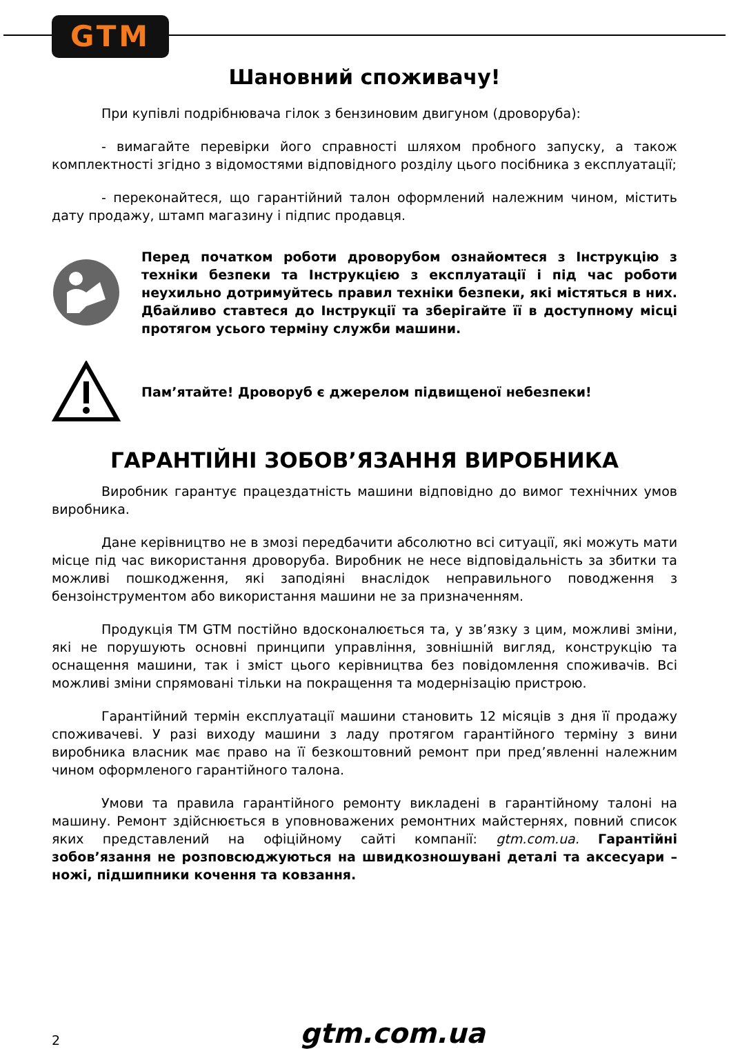GTM
Шановний споживачу!
При купівлі подрібнювача гілок з бензиновим двигуном (дроворуба):
- вимагайте перевірки його справності шляхом пробного запуску, а також комплектності згідно з відомостями відповідного розділу цього посібника з експлуатації;
- переконайтеся, що гарантійний талон оформлений належним чином, містить дату продажу, штамп магазину і підпис продавця.
Перед початком роботи дроворубом ознайомтеся з Інструкцію з техніки безпеки та Інструкцією з експлуатації і під час роботи неухильно дотримуйтесь правил техніки безпеки, які містяться в них. Дбайливо ставтеся до Інструкції та зберігайте її в доступному місці протягом усього терміну служби машини.
Пам’ятайте! Дроворуб є джерелом підвищеної небезпеки!
ГАРАНТІЙНІ ЗОБОВ’ЯЗАННЯ ВИРОБНИКА
Виробник гарантує працездатність машини відповідно до вимог технічних умов виробника.
Дане керівництво не в змозі передбачити абсолютно всі ситуації, які можуть мати місце під час використання дроворуба. Виробник не несе відповідальність за збитки та можливі пошкодження, які заподіяні внаслідок неправильного поводження з бензоінструментом або використання машини не за призначенням.
Продукція ТМ GTM постійно вдосконалюється та, у зв’язку з цим, можливі зміни, які не порушують основні принципи управління, зовнішній вигляд, конструкцію та оснащення машини, так і зміст цього керівництва без повідомлення споживачів. Всі можливі зміни спрямовані тільки на покращення та модернізацію пристрою.
Гарантійний термін експлуатації машини становить 12 місяців з дня її продажу споживачеві. У разі виходу машини з ладу протягом гарантійного терміну з вини виробника власник має право на її безкоштовний ремонт при пред’явленні належним чином оформленого гарантійного талона.
Умови та правила гарантійного ремонту викладені в гарантійному талоні на машину. Ремонт здійснюється в уповноважених ремонтних майстернях, повний список яких представлений на офіційному сайті компанії: gtm.com.ua. Гарантійні зобов’язання не розповсюджуються на швидкозношувані деталі та аксесуари – ножі, підшипники кочення та ковзання.
2 gtm.com.ua